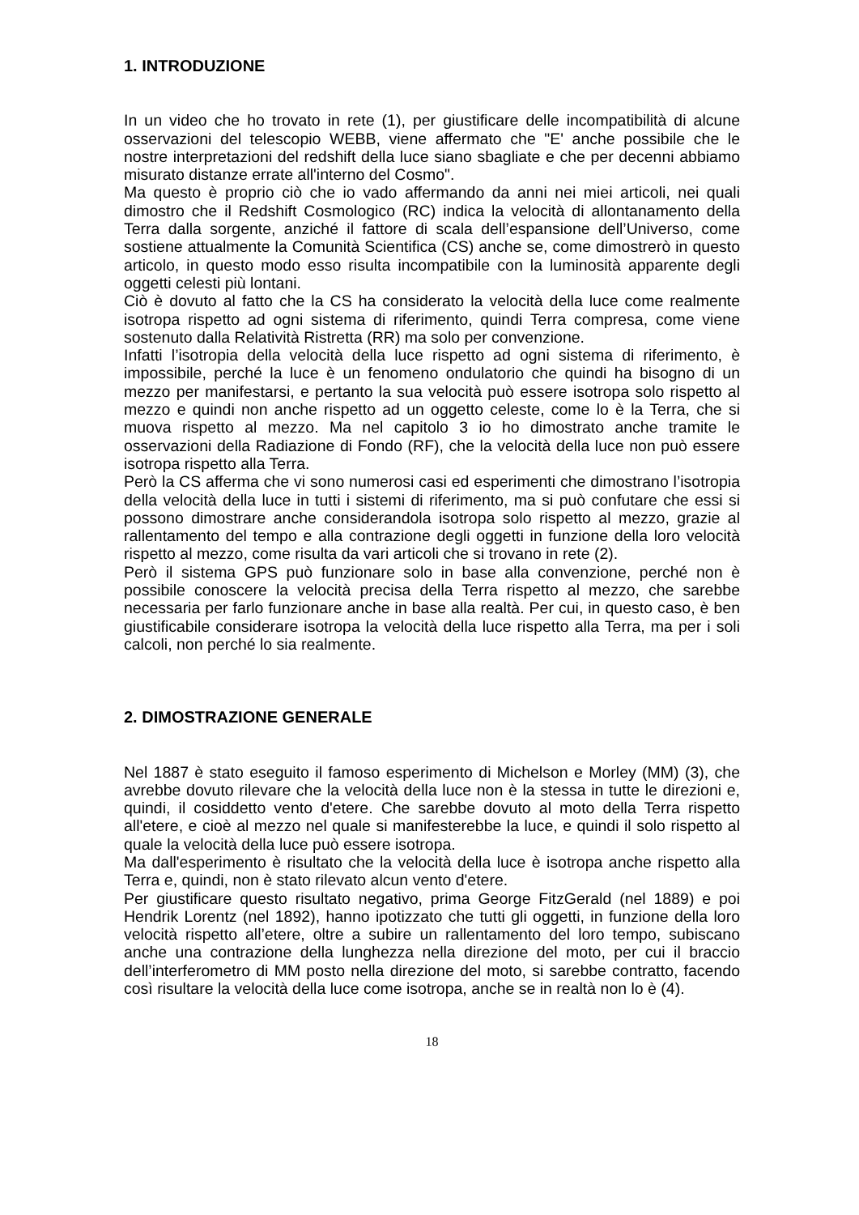1. INTRODUZIONE
In un video che ho trovato in rete (1), per giustificare delle incompatibilità di alcune osservazioni del telescopio WEBB, viene affermato che "E' anche possibile che le nostre interpretazioni del redshift della luce siano sbagliate e che per decenni abbiamo misurato distanze errate all'interno del Cosmo".
Ma questo è proprio ciò che io vado affermando da anni nei miei articoli, nei quali dimostro che il Redshift Cosmologico (RC) indica la velocità di allontanamento della Terra dalla sorgente, anziché il fattore di scala dell’espansione dell’Universo, come sostiene attualmente la Comunità Scientifica (CS) anche se, come dimostrerò in questo articolo, in questo modo esso risulta incompatibile con la luminosità apparente degli oggetti celesti più lontani.
Ciò è dovuto al fatto che la CS ha considerato la velocità della luce come realmente isotropa rispetto ad ogni sistema di riferimento, quindi Terra compresa, come viene sostenuto dalla Relatività Ristretta (RR) ma solo per convenzione.
Infatti l’isotropia della velocità della luce rispetto ad ogni sistema di riferimento, è impossibile, perché la luce è un fenomeno ondulatorio che quindi ha bisogno di un mezzo per manifestarsi, e pertanto la sua velocità può essere isotropa solo rispetto al mezzo e quindi non anche rispetto ad un oggetto celeste, come lo è la Terra, che si muova rispetto al mezzo. Ma nel capitolo 3 io ho dimostrato anche tramite le osservazioni della Radiazione di Fondo (RF), che la velocità della luce non può essere isotropa rispetto alla Terra.
Però la CS afferma che vi sono numerosi casi ed esperimenti che dimostrano l’isotropia della velocità della luce in tutti i sistemi di riferimento, ma si può confutare che essi si possono dimostrare anche considerandola isotropa solo rispetto al mezzo, grazie al rallentamento del tempo e alla contrazione degli oggetti in funzione della loro velocità rispetto al mezzo, come risulta da vari articoli che si trovano in rete (2).
Però il sistema GPS può funzionare solo in base alla convenzione, perché non è possibile conoscere la velocità precisa della Terra rispetto al mezzo, che sarebbe necessaria per farlo funzionare anche in base alla realtà. Per cui, in questo caso, è ben giustificabile considerare isotropa la velocità della luce rispetto alla Terra, ma per i soli calcoli, non perché lo sia realmente.
2. DIMOSTRAZIONE GENERALE
Nel 1887 è stato eseguito il famoso esperimento di Michelson e Morley (MM) (3), che avrebbe dovuto rilevare che la velocità della luce non è la stessa in tutte le direzioni e, quindi, il cosiddetto vento d'etere. Che sarebbe dovuto al moto della Terra rispetto all'etere, e cioè al mezzo nel quale si manifesterebbe la luce, e quindi il solo rispetto al quale la velocità della luce può essere isotropa.
Ma dall'esperimento è risultato che la velocità della luce è isotropa anche rispetto alla Terra e, quindi, non è stato rilevato alcun vento d'etere.
Per giustificare questo risultato negativo, prima George FitzGerald (nel 1889) e poi Hendrik Lorentz (nel 1892), hanno ipotizzato che tutti gli oggetti, in funzione della loro velocità rispetto all’etere, oltre a subire un rallentamento del loro tempo, subiscano anche una contrazione della lunghezza nella direzione del moto, per cui il braccio dell’interferometro di MM posto nella direzione del moto, si sarebbe contratto, facendo così risultare la velocità della luce come isotropa, anche se in realtà non lo è (4).
18